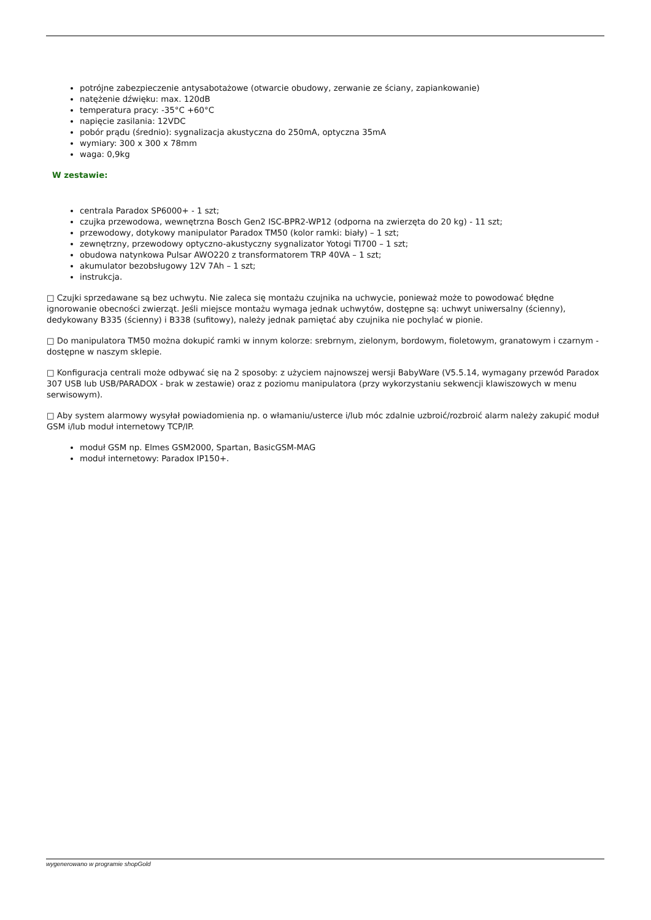potrójne zabezpieczenie antysabotażowe (otwarcie obudowy, zerwanie ze ściany, zapiankowanie)
natężenie dźwięku: max. 120dB
temperatura pracy: -35°C +60°C
napięcie zasilania: 12VDC
pobór prądu (średnio): sygnalizacja akustyczna do 250mA, optyczna 35mA
wymiary: 300 x 300 x 78mm
waga: 0,9kg
W zestawie:
centrala Paradox SP6000+ - 1 szt;
czujka przewodowa, wewnętrzna Bosch Gen2 ISC-BPR2-WP12 (odporna na zwierzęta do 20 kg) - 11 szt;
przewodowy, dotykowy manipulator Paradox TM50 (kolor ramki: biały) – 1 szt;
zewnętrzny, przewodowy optyczno-akustyczny sygnalizator Yotogi TI700 – 1 szt;
obudowa natynkowa Pulsar AWO220 z transformatorem TRP 40VA – 1 szt;
akumulator bezobsługowy 12V 7Ah – 1 szt;
instrukcja.
□ Czujki sprzedawane są bez uchwytu. Nie zaleca się montażu czujnika na uchwycie, ponieważ może to powodować błędne ignorowanie obecności zwierząt. Jeśli miejsce montażu wymaga jednak uchwytów, dostępne są: uchwyt uniwersalny (ścienny), dedykowany B335 (ścienny) i B338 (sufitowy), należy jednak pamiętać aby czujnika nie pochylać w pionie.
□ Do manipulatora TM50 można dokupić ramki w innym kolorze: srebrnym, zielonym, bordowym, fioletowym, granatowym i czarnym - dostępne w naszym sklepie.
□ Konfiguracja centrali może odbywać się na 2 sposoby: z użyciem najnowszej wersji BabyWare (V5.5.14, wymagany przewód Paradox 307 USB lub USB/PARADOX - brak w zestawie) oraz z poziomu manipulatora (przy wykorzystaniu sekwencji klawiszowych w menu serwisowym).
□ Aby system alarmowy wysyłał powiadomienia np. o włamaniu/usterce i/lub móc zdalnie uzbroić/rozbroić alarm należy zakupić moduł GSM i/lub moduł internetowy TCP/IP.
moduł GSM np. Elmes GSM2000, Spartan, BasicGSM-MAG
moduł internetowy: Paradox IP150+.
wygenerowano w programie shopGold